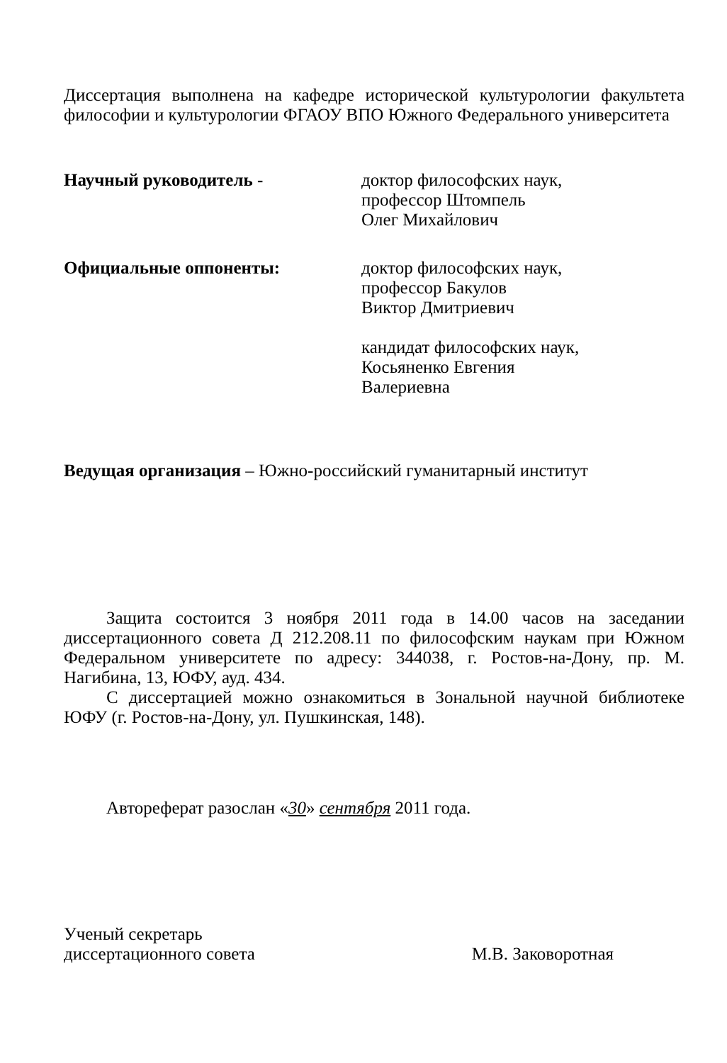Диссертация выполнена на кафедре исторической культурологии факультета философии и культурологии ФГАОУ ВПО Южного Федерального университета
Научный руководитель - доктор философских наук,
профессор Штомпель
Олег Михайлович
Официальные оппоненты: доктор философских наук,
профессор Бакулов
Виктор Дмитриевич
кандидат философских наук,
Косьяненко Евгения
Валериевна
Ведущая организация – Южно-российский гуманитарный институт
Защита состоится 3 ноября 2011 года в 14.00 часов на заседании диссертационного совета Д 212.208.11 по философским наукам при Южном Федеральном университете по адресу: 344038, г. Ростов-на-Дону, пр. М. Нагибина, 13, ЮФУ, ауд. 434.
С диссертацией можно ознакомиться в Зональной научной библиотеке ЮФУ (г. Ростов-на-Дону, ул. Пушкинская, 148).
Автореферат разослан «30» сентября 2011 года.
Ученый секретарь
диссертационного совета
М.В. Заковоротная